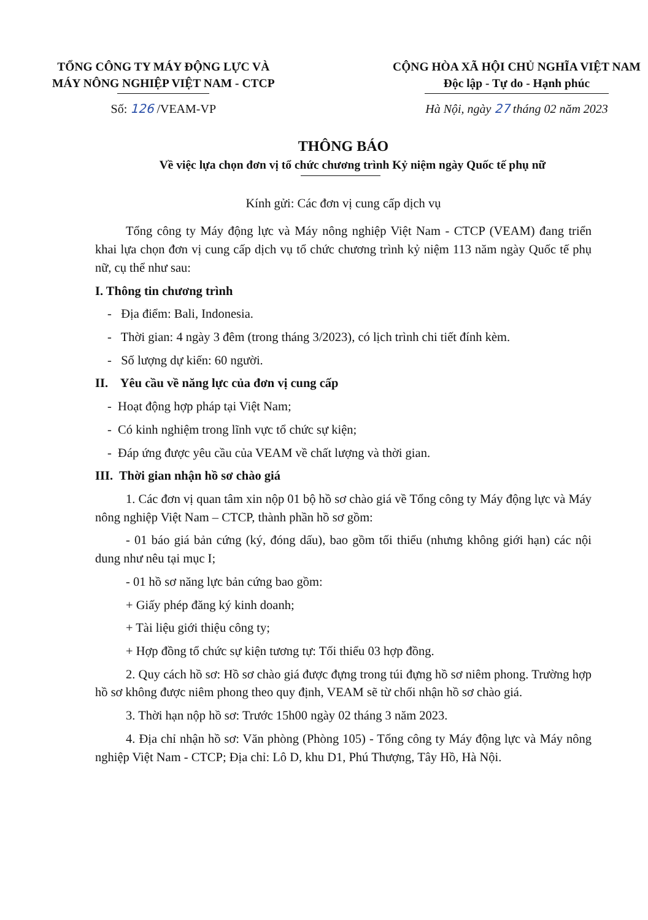TỔNG CÔNG TY MÁY ĐỘNG LỰC VÀ
MÁY NÔNG NGHIỆP VIỆT NAM - CTCP
Số: 126 /VEAM-VP
CỘNG HÒA XÃ HỘI CHỦ NGHĨA VIỆT NAM
Độc lập - Tự do - Hạnh phúc
Hà Nội, ngày 27 tháng 02 năm 2023
THÔNG BÁO
Về việc lựa chọn đơn vị tổ chức chương trình Kỷ niệm ngày Quốc tế phụ nữ
Kính gửi: Các đơn vị cung cấp dịch vụ
Tổng công ty Máy động lực và Máy nông nghiệp Việt Nam - CTCP (VEAM) đang triển khai lựa chọn đơn vị cung cấp dịch vụ tổ chức chương trình kỷ niệm 113 năm ngày Quốc tế phụ nữ, cụ thể như sau:
I. Thông tin chương trình
- Địa điểm: Bali, Indonesia.
- Thời gian: 4 ngày 3 đêm (trong tháng 3/2023), có lịch trình chi tiết đính kèm.
- Số lượng dự kiến: 60 người.
II. Yêu cầu về năng lực của đơn vị cung cấp
- Hoạt động hợp pháp tại Việt Nam;
- Có kinh nghiệm trong lĩnh vực tổ chức sự kiện;
- Đáp ứng được yêu cầu của VEAM về chất lượng và thời gian.
III. Thời gian nhận hồ sơ chào giá
1. Các đơn vị quan tâm xin nộp 01 bộ hồ sơ chào giá về Tổng công ty Máy động lực và Máy nông nghiệp Việt Nam – CTCP, thành phần hồ sơ gồm:
- 01 báo giá bản cứng (ký, đóng dấu), bao gồm tối thiểu (nhưng không giới hạn) các nội dung như nêu tại mục I;
- 01 hồ sơ năng lực bản cứng bao gồm:
+ Giấy phép đăng ký kinh doanh;
+ Tài liệu giới thiệu công ty;
+ Hợp đồng tổ chức sự kiện tương tự: Tối thiểu 03 hợp đồng.
2. Quy cách hồ sơ: Hồ sơ chào giá được đựng trong túi đựng hồ sơ niêm phong. Trường hợp hồ sơ không được niêm phong theo quy định, VEAM sẽ từ chối nhận hồ sơ chào giá.
3. Thời hạn nộp hồ sơ: Trước 15h00 ngày 02 tháng 3 năm 2023.
4. Địa chỉ nhận hồ sơ: Văn phòng (Phòng 105) - Tổng công ty Máy động lực và Máy nông nghiệp Việt Nam - CTCP; Địa chỉ: Lô D, khu D1, Phú Thượng, Tây Hồ, Hà Nội.